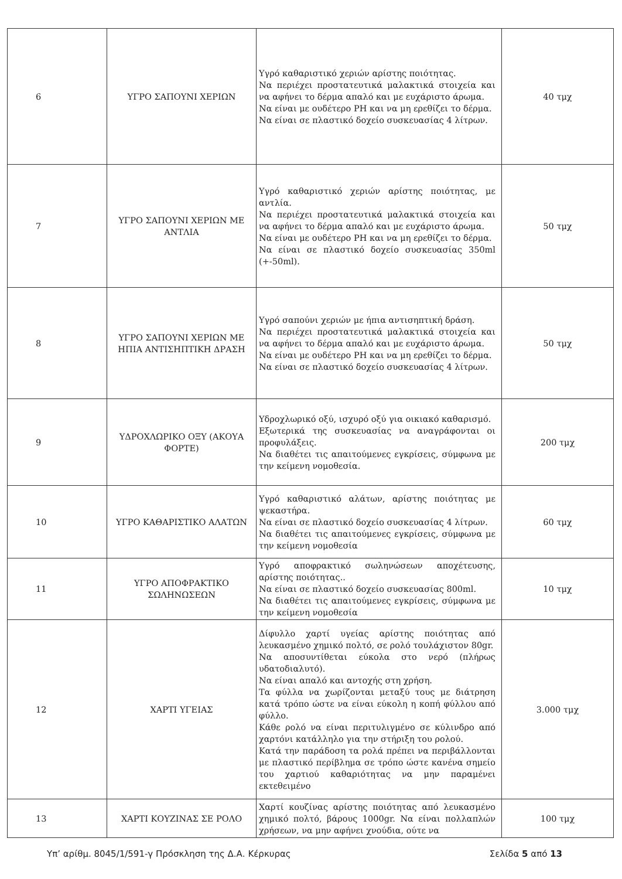| 6 | ΥΓΡΟ ΣΑΠΟΥΝΙ ΧΕΡΙΩΝ | Υγρό καθαριστικό χεριών αρίστης ποιότητας. Να περιέχει προστατευτικά μαλακτικά στοιχεία και να αφήνει το δέρμα απαλό και με ευχάριστο άρωμα. Να είναι με ουδέτερο PH και να μη ερεθίζει το δέρμα. Να είναι σε πλαστικό δοχείο συσκευασίας 4 λίτρων. | 40 τμχ |
| 7 | ΥΓΡΟ ΣΑΠΟΥΝΙ ΧΕΡΙΩΝ ΜΕ ΑΝΤΛΙΑ | Υγρό καθαριστικό χεριών αρίστης ποιότητας, με αντλία. Να περιέχει προστατευτικά μαλακτικά στοιχεία και να αφήνει το δέρμα απαλό και με ευχάριστο άρωμα. Να είναι με ουδέτερο PH και να μη ερεθίζει το δέρμα. Να είναι σε πλαστικό δοχείο συσκευασίας 350ml (+-50ml). | 50 τμχ |
| 8 | ΥΓΡΟ ΣΑΠΟΥΝΙ ΧΕΡΙΩΝ ΜΕ ΗΠΙΑ ΑΝΤΙΣΗΠΤΙΚΗ ΔΡΑΣΗ | Υγρό σαπούνι χεριών με ήπια αντισηπτική δράση. Να περιέχει προστατευτικά μαλακτικά στοιχεία και να αφήνει το δέρμα απαλό και με ευχάριστο άρωμα. Να είναι με ουδέτερο PH και να μη ερεθίζει το δέρμα. Να είναι σε πλαστικό δοχείο συσκευασίας 4 λίτρων. | 50 τμχ |
| 9 | ΥΔΡΟΧΛΩΡΙΚΟ ΟΞΥ (ΑΚΟΥΑ ΦΟΡΤΕ) | Υδροχλωρικό οξύ, ισχυρό οξύ για οικιακό καθαρισμό. Εξωτερικά της συσκευασίας να αναγράφονται οι προφυλάξεις. Να διαθέτει τις απαιτούμενες εγκρίσεις, σύμφωνα με την κείμενη νομοθεσία. | 200 τμχ |
| 10 | ΥΓΡΟ ΚΑΘΑΡΙΣΤΙΚΟ ΑΛΑΤΩΝ | Υγρό καθαριστικό αλάτων, αρίστης ποιότητας με ψεκαστήρα. Να είναι σε πλαστικό δοχείο συσκευασίας 4 λίτρων. Να διαθέτει τις απαιτούμενες εγκρίσεις, σύμφωνα με την κείμενη νομοθεσία | 60 τμχ |
| 11 | ΥΓΡΟ ΑΠΟΦΡΑΚΤΙΚΟ ΣΩΛΗΝΩΣΕΩΝ | Υγρό αποφρακτικό σωληνώσεων αποχέτευσης, αρίστης ποιότητας.. Να είναι σε πλαστικό δοχείο συσκευασίας 800ml. Να διαθέτει τις απαιτούμενες εγκρίσεις, σύμφωνα με την κείμενη νομοθεσία | 10 τμχ |
| 12 | ΧΑΡΤΙ ΥΓΕΙΑΣ | Δίφυλλο χαρτί υγείας αρίστης ποιότητας από λευκασμένο χημικό πολτό, σε ρολό τουλάχιστον 80gr. Να αποσυντίθεται εύκολα στο νερό (πλήρως υδατοδιαλυτό). Να είναι απαλό και αντοχής στη χρήση. Τα φύλλα να χωρίζονται μεταξύ τους με διάτρηση κατά τρόπο ώστε να είναι εύκολη η κοπή φύλλου από φύλλο. Κάθε ρολό να είναι περιτυλιγμένο σε κύλινδρο από χαρτόνι κατάλληλο για την στήριξη του ρολού. Κατά την παράδοση τα ρολά πρέπει να περιβάλλονται με πλαστικό περίβλημα σε τρόπο ώστε κανένα σημείο του χαρτιού καθαριότητας να μην παραμένει εκτεθειμένο | 3.000 τμχ |
| 13 | ΧΑΡΤΙ ΚΟΥΖΙΝΑΣ ΣΕ ΡΟΛΟ | Χαρτί κουζίνας αρίστης ποιότητας από λευκασμένο χημικό πολτό, βάρους 1000gr. Να είναι πολλαπλών χρήσεων, να μην αφήνει χνούδια, ούτε να | 100 τμχ |
Υπ’ αρίθμ. 8045/1/591-γ Πρόσκληση της Δ.Α. Κέρκυρας Σελίδα 5 από 13